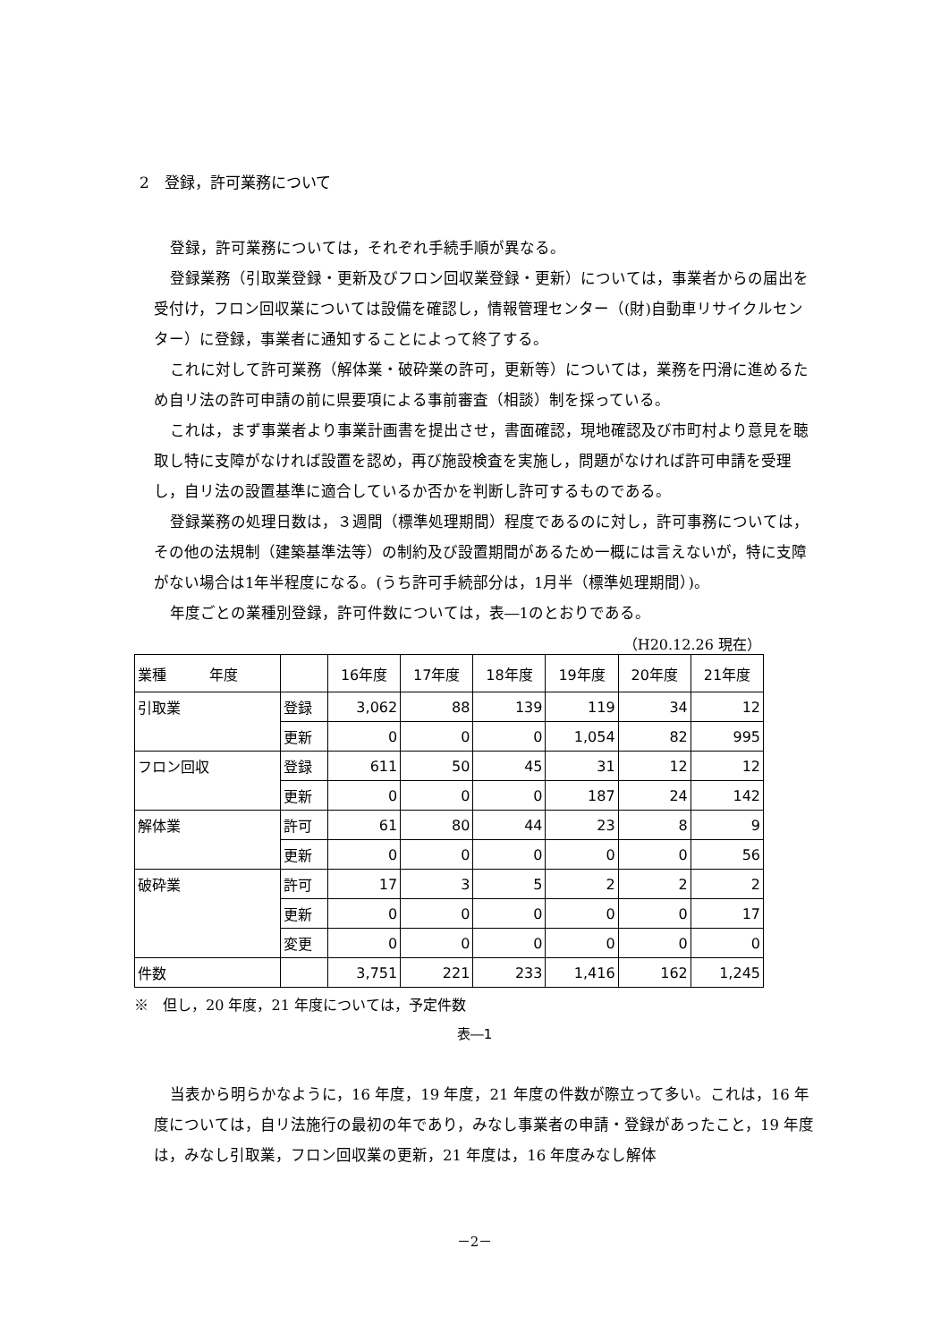2　登録，許可業務について
登録，許可業務については，それぞれ手続手順が異なる。
登録業務（引取業登録・更新及びフロン回収業登録・更新）については，事業者からの届出を受付け，フロン回収業については設備を確認し，情報管理センター（(財)自動車リサイクルセンター）に登録，事業者に通知することによって終了する。
これに対して許可業務（解体業・破砕業の許可，更新等）については，業務を円滑に進めるため自リ法の許可申請の前に県要項による事前審査（相談）制を採っている。
これは，まず事業者より事業計画書を提出させ，書面確認，現地確認及び市町村より意見を聴取し特に支障がなければ設置を認め，再び施設検査を実施し，問題がなければ許可申請を受理し，自リ法の設置基準に適合しているか否かを判断し許可するものである。
登録業務の処理日数は，３週間（標準処理期間）程度であるのに対し，許可事務については，その他の法規制（建築基準法等）の制約及び設置期間があるため一概には言えないが，特に支障がない場合は1年半程度になる。(うち許可手続部分は，1月半（標準処理期間）)。
年度ごとの業種別登録，許可件数については，表―1のとおりである。
（H20.12.26 現在）
| 業種 年度 | | 16年度 | 17年度 | 18年度 | 19年度 | 20年度 | 21年度 |
| --- | --- | --- | --- | --- | --- | --- | --- |
| 引取業 | 登録 | 3,062 | 88 | 139 | 119 | 34 | 12 |
| | 更新 | 0 | 0 | 0 | 1,054 | 82 | 995 |
| フロン回収 | 登録 | 611 | 50 | 45 | 31 | 12 | 12 |
| | 更新 | 0 | 0 | 0 | 187 | 24 | 142 |
| 解体業 | 許可 | 61 | 80 | 44 | 23 | 8 | 9 |
| | 更新 | 0 | 0 | 0 | 0 | 0 | 56 |
| 破砕業 | 許可 | 17 | 3 | 5 | 2 | 2 | 2 |
| | 更新 | 0 | 0 | 0 | 0 | 0 | 17 |
| | 変更 | 0 | 0 | 0 | 0 | 0 | 0 |
| 件数 | | 3,751 | 221 | 233 | 1,416 | 162 | 1,245 |
※　但し，20 年度，21 年度については，予定件数
表―1
当表から明らかなように，16 年度，19 年度，21 年度の件数が際立って多い。これは，16 年度については，自リ法施行の最初の年であり，みなし事業者の申請・登録があったこと，19 年度は，みなし引取業，フロン回収業の更新，21 年度は，16 年度みなし解体
－2－